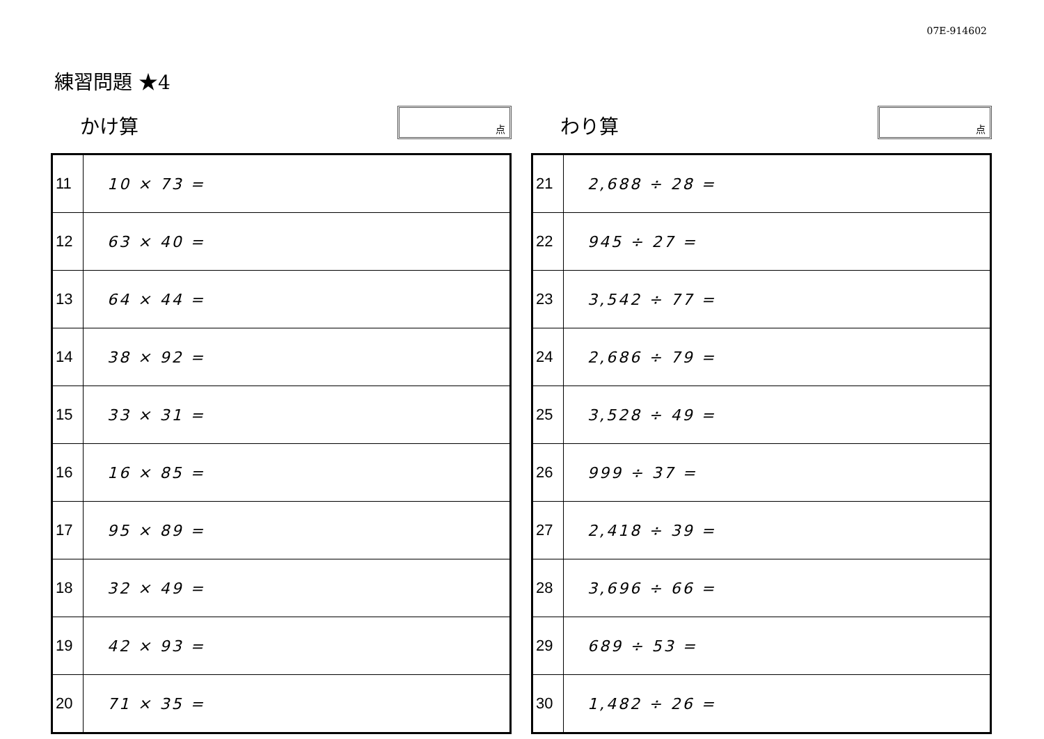07E-914602
練習問題 ★4
かけ算
点
| 11 | 10 × 73 = |
| 12 | 63 × 40 = |
| 13 | 64 × 44 = |
| 14 | 38 × 92 = |
| 15 | 33 × 31 = |
| 16 | 16 × 85 = |
| 17 | 95 × 89 = |
| 18 | 32 × 49 = |
| 19 | 42 × 93 = |
| 20 | 71 × 35 = |
わり算
点
| 21 | 2,688 ÷ 28 = |
| 22 | 945 ÷ 27 = |
| 23 | 3,542 ÷ 77 = |
| 24 | 2,686 ÷ 79 = |
| 25 | 3,528 ÷ 49 = |
| 26 | 999 ÷ 37 = |
| 27 | 2,418 ÷ 39 = |
| 28 | 3,696 ÷ 66 = |
| 29 | 689 ÷ 53 = |
| 30 | 1,482 ÷ 26 = |